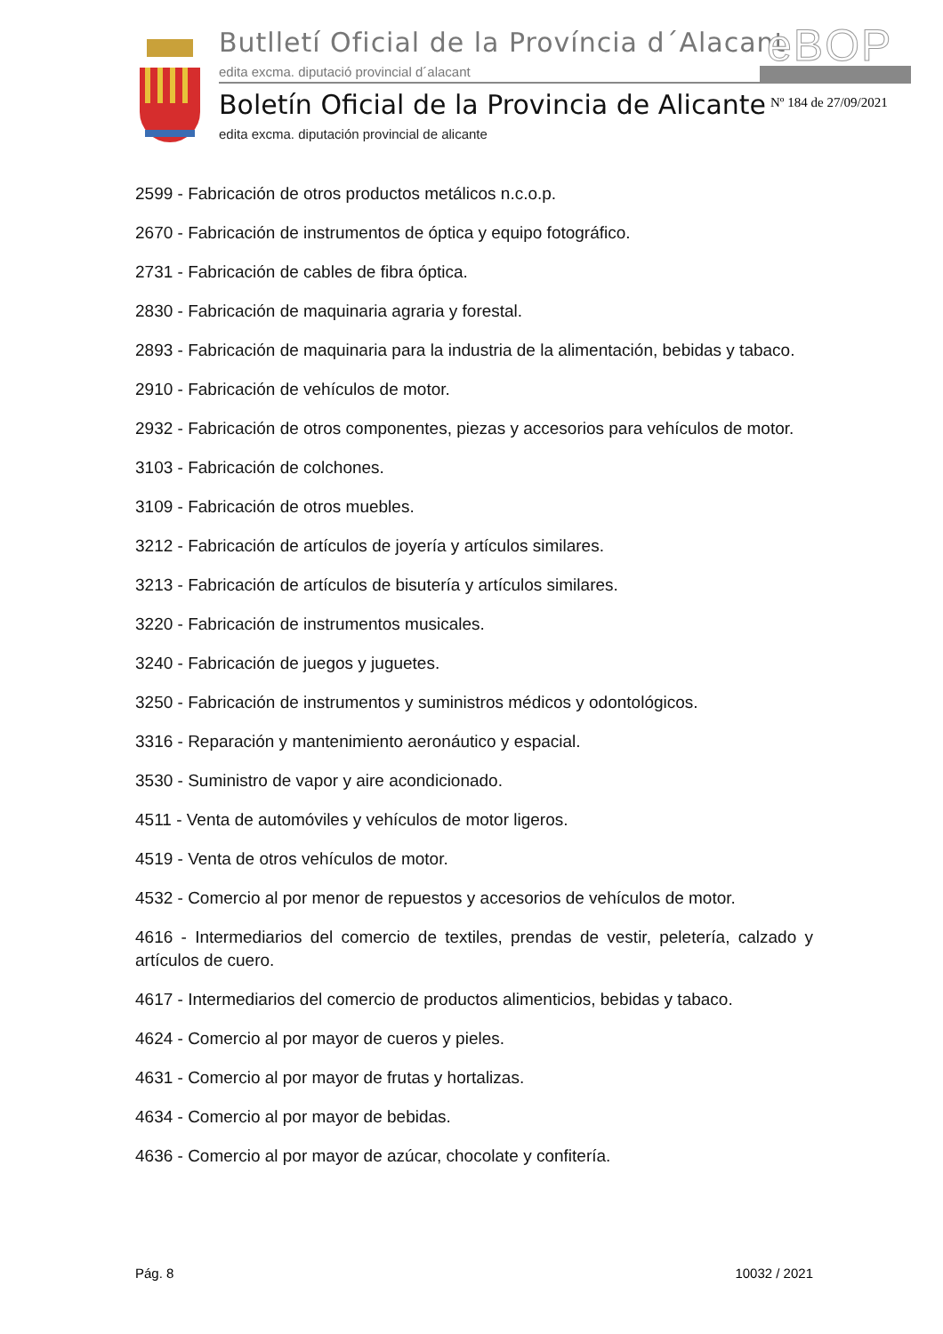Butlletí Oficial de la Província d´Alacant
eBOP
edita excma. diputació provincial d´alacant
Boletín Oficial de la Provincia de Alicante
Nº 184 de 27/09/2021
edita excma. diputación provincial de alicante
2599 - Fabricación de otros productos metálicos n.c.o.p.
2670 - Fabricación de instrumentos de óptica y equipo fotográfico.
2731 - Fabricación de cables de fibra óptica.
2830 - Fabricación de maquinaria agraria y forestal.
2893 - Fabricación de maquinaria para la industria de la alimentación, bebidas y tabaco.
2910 - Fabricación de vehículos de motor.
2932 - Fabricación de otros componentes, piezas y accesorios para vehículos de motor.
3103 - Fabricación de colchones.
3109 - Fabricación de otros muebles.
3212 - Fabricación de artículos de joyería y artículos similares.
3213 - Fabricación de artículos de bisutería y artículos similares.
3220 - Fabricación de instrumentos musicales.
3240 - Fabricación de juegos y juguetes.
3250 - Fabricación de instrumentos y suministros médicos y odontológicos.
3316 - Reparación y mantenimiento aeronáutico y espacial.
3530 - Suministro de vapor y aire acondicionado.
4511 - Venta de automóviles y vehículos de motor ligeros.
4519 - Venta de otros vehículos de motor.
4532 - Comercio al por menor de repuestos y accesorios de vehículos de motor.
4616 - Intermediarios del comercio de textiles, prendas de vestir, peletería, calzado y artículos de cuero.
4617 - Intermediarios del comercio de productos alimenticios, bebidas y tabaco.
4624 - Comercio al por mayor de cueros y pieles.
4631 - Comercio al por mayor de frutas y hortalizas.
4634 - Comercio al por mayor de bebidas.
4636 - Comercio al por mayor de azúcar, chocolate y confitería.
Pág. 8 10032 / 2021